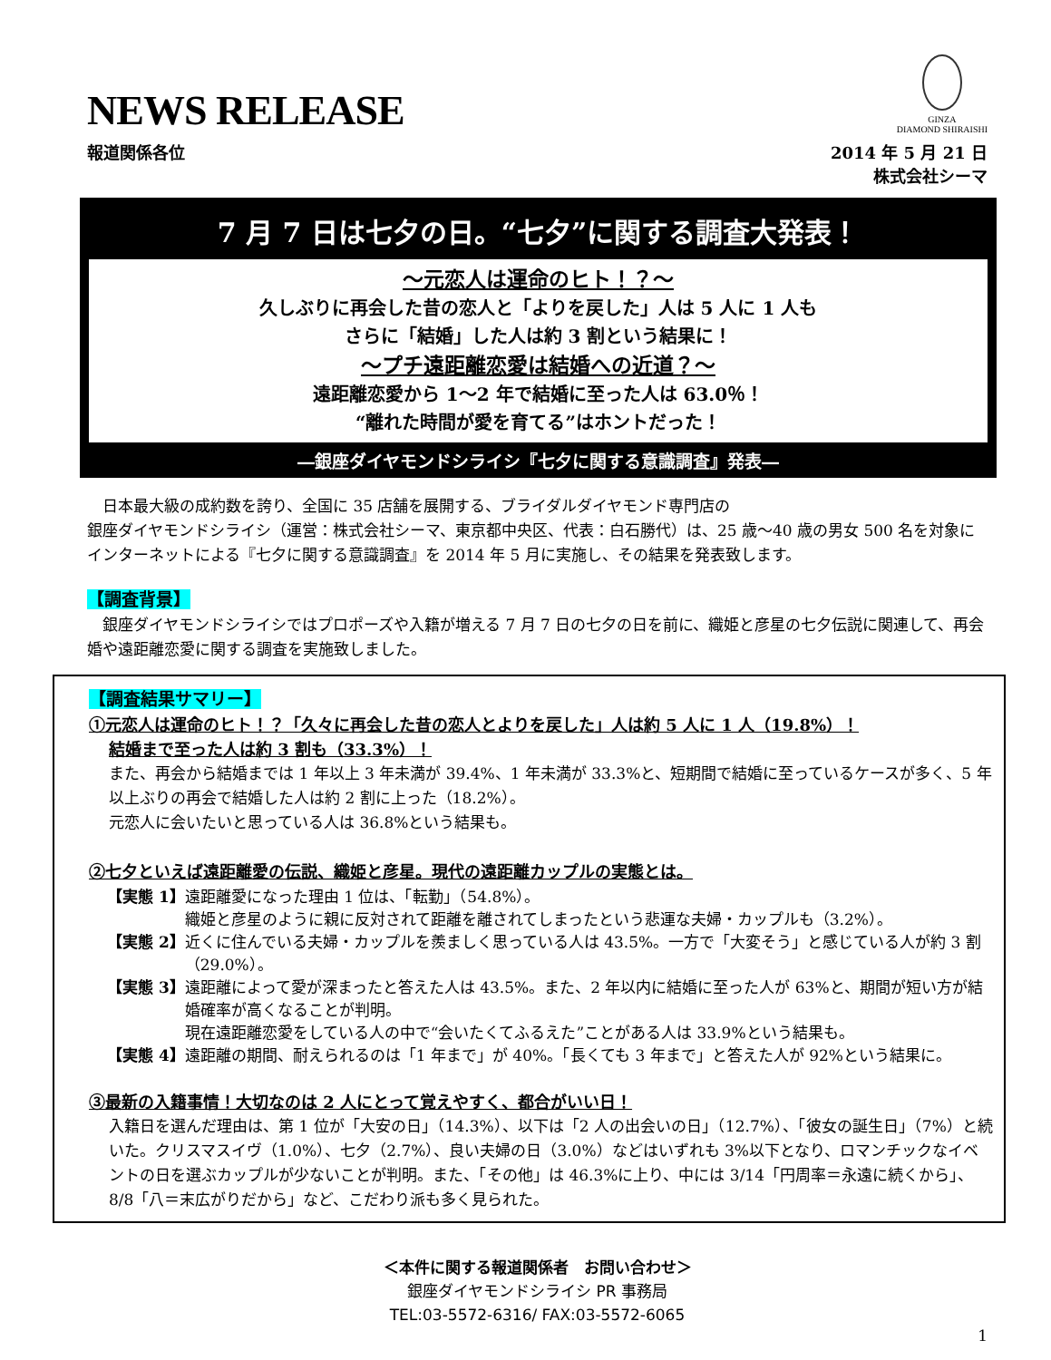NEWS RELEASE
GINZA
DIAMOND SHIRAISHI
報道関係各位 2014 年 5 月 21 日
株式会社シーマ
7 月 7 日は七夕の日。“七夕”に関する調査大発表！
～元恋人は運命のヒト！？～
久しぶりに再会した昔の恋人と「よりを戻した」人は 5 人に 1 人も
さらに「結婚」した人は約 3 割という結果に！
～プチ遠距離恋愛は結婚への近道？～
遠距離恋愛から 1～2 年で結婚に至った人は 63.0％！
“離れた時間が愛を育てる”はホントだった！
―銀座ダイヤモンドシライシ『七夕に関する意識調査』発表―
　日本最大級の成約数を誇り、全国に 35 店舗を展開する、ブライダルダイヤモンド専門店の
銀座ダイヤモンドシライシ（運営：株式会社シーマ、東京都中央区、代表：白石勝代）は、25 歳～40 歳の男女 500 名を対象にインターネットによる『七夕に関する意識調査』を 2014 年 5 月に実施し、その結果を発表致します。
【調査背景】
　銀座ダイヤモンドシライシではプロポーズや入籍が増える 7 月 7 日の七夕の日を前に、織姫と彦星の七夕伝説に関連して、再会婚や遠距離恋愛に関する調査を実施致しました。
【調査結果サマリー】
①元恋人は運命のヒト！？「久々に再会した昔の恋人とよりを戻した」人は約 5 人に 1 人（19.8%）！
結婚まで至った人は約 3 割も（33.3%）！
また、再会から結婚までは 1 年以上 3 年未満が 39.4%、1 年未満が 33.3%と、短期間で結婚に至っているケースが多く、5 年以上ぶりの再会で結婚した人は約 2 割に上った（18.2%）。
元恋人に会いたいと思っている人は 36.8%という結果も。
②七夕といえば遠距離愛の伝説、織姫と彦星。現代の遠距離カップルの実態とは。
【実態 1】 遠距離愛になった理由 1 位は、「転勤」（54.8%）。
織姫と彦星のように親に反対されて距離を離されてしまったという悲運な夫婦・カップルも（3.2%）。
【実態 2】 近くに住んでいる夫婦・カップルを羨ましく思っている人は 43.5%。一方で「大変そう」と感じている人が約 3 割（29.0%）。
【実態 3】 遠距離によって愛が深まったと答えた人は 43.5%。また、2 年以内に結婚に至った人が 63%と、期間が短い方が結婚確率が高くなることが判明。
現在遠距離恋愛をしている人の中で“会いたくてふるえた”ことがある人は 33.9%という結果も。
【実態 4】 遠距離の期間、耐えられるのは「1 年まで」が 40%。「長くても 3 年まで」と答えた人が 92%という結果に。
③最新の入籍事情！大切なのは 2 人にとって覚えやすく、都合がいい日！
入籍日を選んだ理由は、第 1 位が「大安の日」（14.3%）、以下は「2 人の出会いの日」（12.7%）、「彼女の誕生日」（7%）と続いた。クリスマスイヴ（1.0%）、七夕（2.7%）、良い夫婦の日（3.0%）などはいずれも 3%以下となり、ロマンチックなイベントの日を選ぶカップルが少ないことが判明。また、「その他」は 46.3%に上り、中には 3/14「円周率＝永遠に続くから」、8/8「八＝末広がりだから」など、こだわり派も多く見られた。
＜本件に関する報道関係者　お問い合わせ＞
銀座ダイヤモンドシライシ PR 事務局
TEL:03-5572-6316/ FAX:03-5572-6065
1